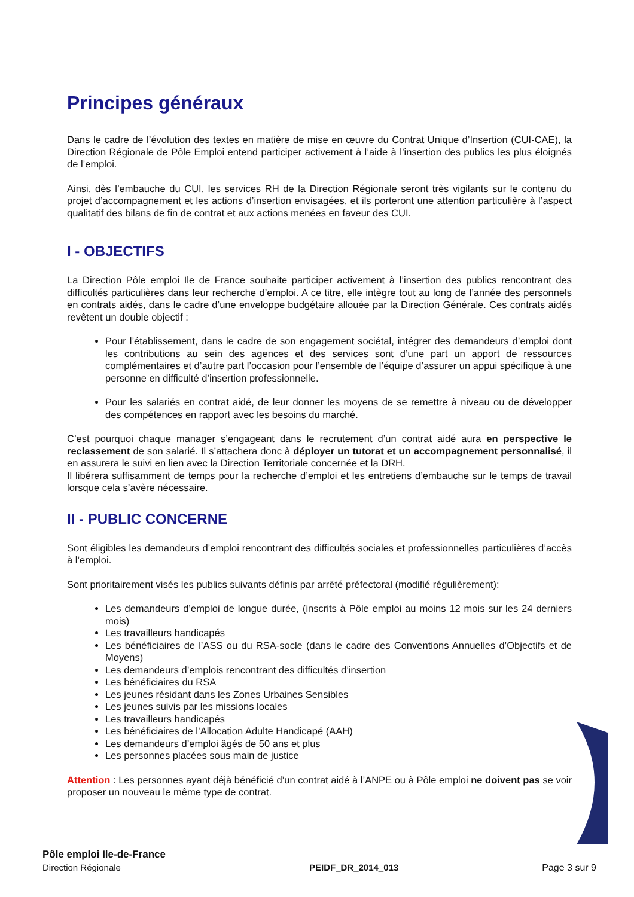Principes généraux
Dans le cadre de l’évolution des textes en matière de mise en œuvre du Contrat Unique d’Insertion (CUI-CAE), la Direction Régionale de Pôle Emploi entend participer activement à l’aide à l’insertion des publics les plus éloignés de l’emploi.
Ainsi, dès l’embauche du CUI, les services RH de la Direction Régionale seront très vigilants sur le contenu du projet d’accompagnement et les actions d’insertion envisagées, et ils porteront une attention particulière à l’aspect qualitatif des bilans de fin de contrat et aux actions menées en faveur des CUI.
I - OBJECTIFS
La Direction Pôle emploi Ile de France souhaite participer activement à l’insertion des publics rencontrant des difficultés particulières dans leur recherche d’emploi. A ce titre, elle intègre tout au long de l’année des personnels en contrats aidés, dans le cadre d’une enveloppe budgétaire allouée par la Direction Générale. Ces contrats aidés revêtent un double objectif :
Pour l’établissement, dans le cadre de son engagement sociétal, intégrer des demandeurs d’emploi dont les contributions au sein des agences et des services sont d’une part un apport de ressources complémentaires et d’autre part l’occasion pour l’ensemble de l’équipe d’assurer un appui spécifique à une personne en difficulté d’insertion professionnelle.
Pour les salariés en contrat aidé, de leur donner les moyens de se remettre à niveau ou de développer des compétences en rapport avec les besoins du marché.
C’est pourquoi chaque manager s’engageant dans le recrutement d’un contrat aidé aura en perspective le reclassement de son salarié. Il s’attachera donc à déployer un tutorat et un accompagnement personnalisé, il en assurera le suivi en lien avec la Direction Territoriale concernée et la DRH.
Il libérera suffisamment de temps pour la recherche d’emploi et les entretiens d’embauche sur le temps de travail lorsque cela s’avère nécessaire.
II - PUBLIC CONCERNE
Sont éligibles les demandeurs d’emploi rencontrant des difficultés sociales et professionnelles particulières d’accès à l’emploi.
Sont prioritairement visés les publics suivants définis par arrêté préfectoral (modifié régulièrement):
Les demandeurs d’emploi de longue durée, (inscrits à Pôle emploi au moins 12 mois sur les 24 derniers mois)
Les travailleurs handicapés
Les bénéficiaires de l’ASS ou du RSA-socle (dans le cadre des Conventions Annuelles d’Objectifs et de Moyens)
Les demandeurs d’emplois rencontrant des difficultés d’insertion
Les bénéficiaires du RSA
Les jeunes résidant dans les Zones Urbaines Sensibles
Les jeunes suivis par les missions locales
Les travailleurs handicapés
Les bénéficiaires de l’Allocation Adulte Handicapé (AAH)
Les demandeurs d’emploi âgés de 50 ans et plus
Les personnes placées sous main de justice
Attention : Les personnes ayant déjà bénéficié d’un contrat aidé à l’ANPE ou à Pôle emploi ne doivent pas se voir proposer un nouveau le même type de contrat.
Pôle emploi Ile-de-France
Direction Régionale
PEIDF_DR_2014_013
Page 3 sur 9